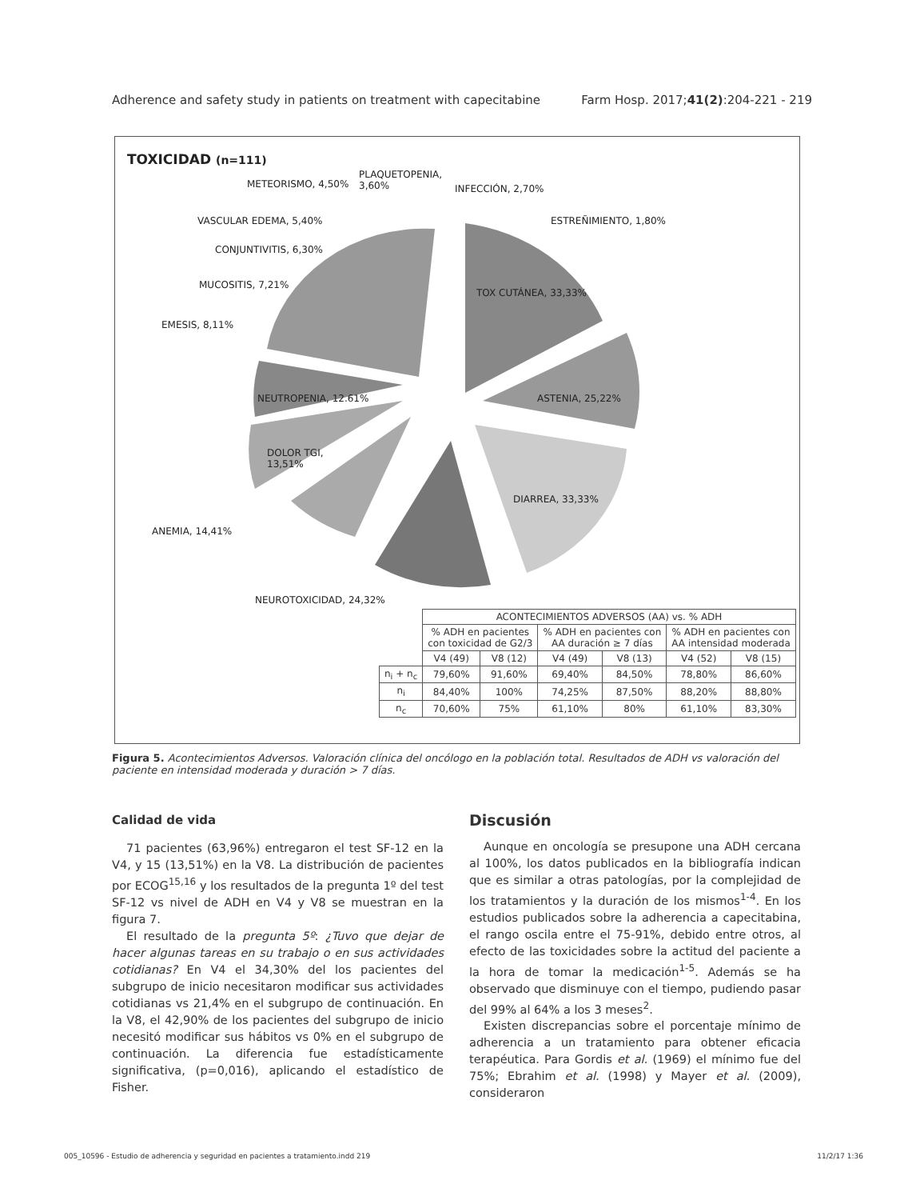Adherence and safety study in patients on treatment with capecitabine Farm Hosp. 2017;41(2):204-221 - 219
TOXICIDAD (n=111)
METEORISMO, 4,50%
PLAQUETOPENIA,
3,60%
INFECCIÓN, 2,70%
VASCULAR EDEMA, 5,40% ESTREÑIMIENTO, 1,80%
CONJUNTIVITIS, 6,30%
MUCOSITIS, 7,21%
TOX CUTÁNEA, 33,33%
EMESIS, 8,11%
NEUTROPENIA, 12.61% ASTENIA, 25,22%
DOLOR TGI,
13,51%
DIARREA, 33,33%
ANEMIA, 14,41%
NEUROTOXICIDAD, 24,32%
| | ACONTECIMIENTOS ADVERSOS (AA) vs. % ADH | | | | | |
| | % ADH en pacientes con toxicidad de G2/3 | | % ADH en pacientes con AA duración ≥ 7 días | | % ADH en pacientes con AA intensidad moderada | |
| | V4 (49) | V8 (12) | V4 (49) | V8 (13) | V4 (52) | V8 (15) |
| n<sub>i</sub> + n<sub>c</sub> | 79,60% | 91,60% | 69,40% | 84,50% | 78,80% | 86,60% |
| n<sub>i</sub> | 84,40% | 100% | 74,25% | 87,50% | 88,20% | 88,80% |
| n<sub>c</sub> | 70,60% | 75% | 61,10% | 80% | 61,10% | 83,30% |
Figura 5. Acontecimientos Adversos. Valoración clínica del oncólogo en la población total. Resultados de ADH vs valoración del paciente en intensidad moderada y duración > 7 días.
Calidad de vida
71 pacientes (63,96%) entregaron el test SF-12 en la V4, y 15 (13,51%) en la V8. La distribución de pacientes por ECOG<sup>15,16</sup> y los resultados de la pregunta 1º del test SF-12 vs nivel de ADH en V4 y V8 se muestran en la figura 7.
El resultado de la pregunta 5º: ¿Tuvo que dejar de hacer algunas tareas en su trabajo o en sus actividades cotidianas? En V4 el 34,30% del los pacientes del subgrupo de inicio necesitaron modificar sus actividades cotidianas vs 21,4% en el subgrupo de continuación. En la V8, el 42,90% de los pacientes del subgrupo de inicio necesitó modificar sus hábitos vs 0% en el subgrupo de continuación. La diferencia fue estadísticamente significativa, (p=0,016), aplicando el estadístico de Fisher.
Discusión
Aunque en oncología se presupone una ADH cercana al 100%, los datos publicados en la bibliografía indican que es similar a otras patologías, por la complejidad de los tratamientos y la duración de los mismos<sup>1-4</sup>. En los estudios publicados sobre la adherencia a capecitabina, el rango oscila entre el 75-91%, debido entre otros, al efecto de las toxicidades sobre la actitud del paciente a la hora de tomar la medicación<sup>1-5</sup>. Además se ha observado que disminuye con el tiempo, pudiendo pasar del 99% al 64% a los 3 meses<sup>2</sup>.
Existen discrepancias sobre el porcentaje mínimo de adherencia a un tratamiento para obtener eficacia terapéutica. Para Gordis et al. (1969) el mínimo fue del 75%; Ebrahim et al. (1998) y Mayer et al. (2009), consideraron
005_10596 - Estudio de adherencia y seguridad en pacientes a tratamiento.indd 219 11/2/17 1:36